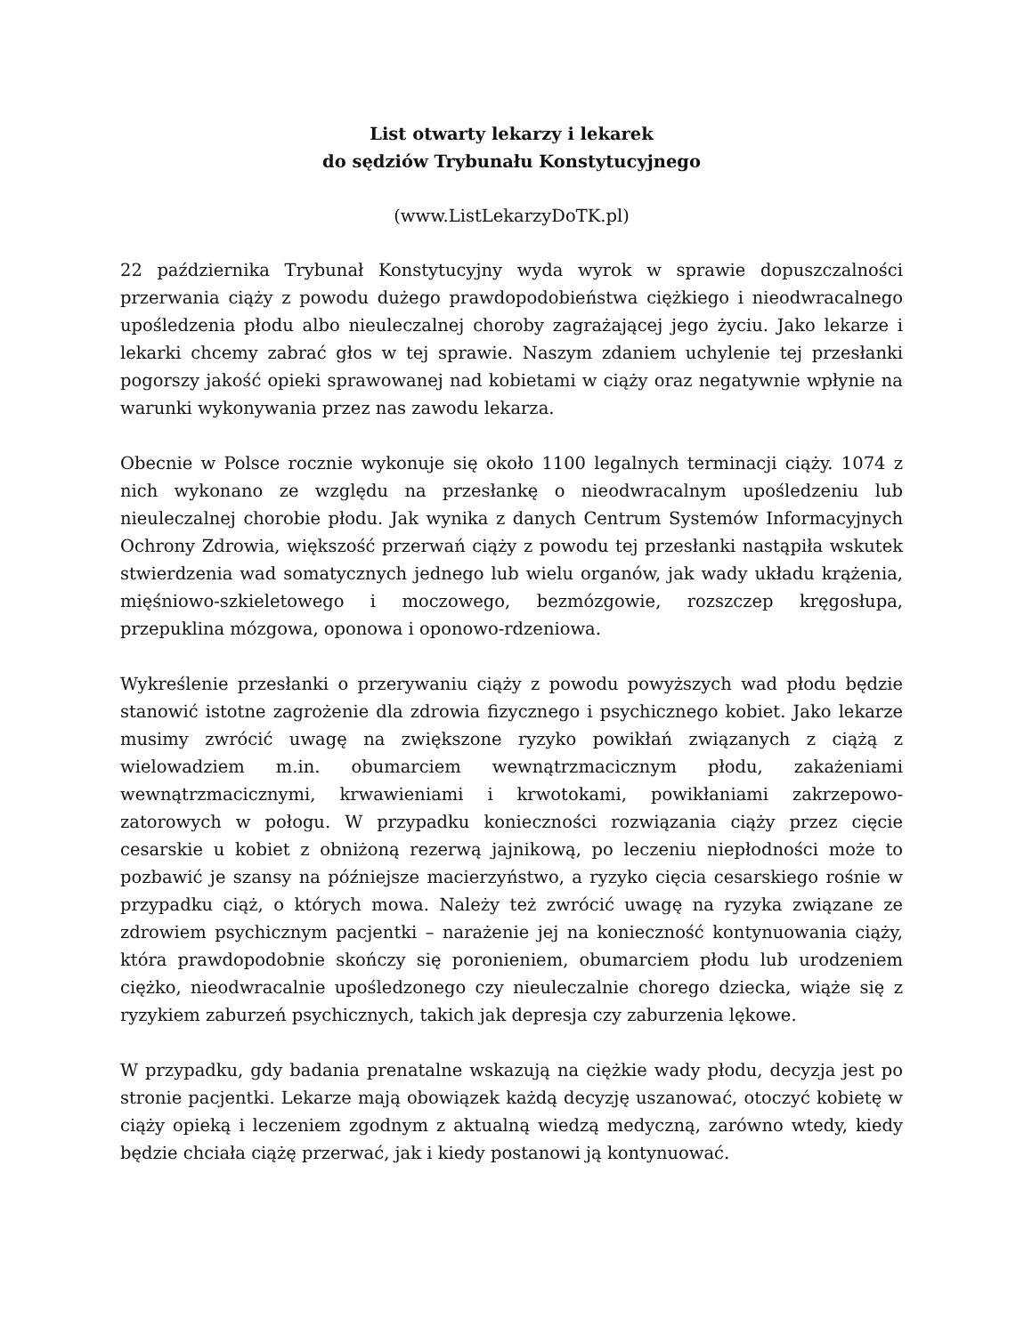List otwarty lekarzy i lekarek
do sędziów Trybunału Konstytucyjnego
(www.ListLekarzyDoTK.pl)
22 października Trybunał Konstytucyjny wyda wyrok w sprawie dopuszczalności przerwania ciąży z powodu dużego prawdopodobieństwa ciężkiego i nieodwracalnego upośledzenia płodu albo nieuleczalnej choroby zagrażającej jego życiu. Jako lekarze i lekarki chcemy zabrać głos w tej sprawie. Naszym zdaniem uchylenie tej przesłanki pogorszy jakość opieki sprawowanej nad kobietami w ciąży oraz negatywnie wpłynie na warunki wykonywania przez nas zawodu lekarza.
Obecnie w Polsce rocznie wykonuje się około 1100 legalnych terminacji ciąży. 1074 z nich wykonano ze względu na przesłankę o nieodwracalnym upośledzeniu lub nieuleczalnej chorobie płodu. Jak wynika z danych Centrum Systemów Informacyjnych Ochrony Zdrowia, większość przerwań ciąży z powodu tej przesłanki nastąpiła wskutek stwierdzenia wad somatycznych jednego lub wielu organów, jak wady układu krążenia, mięśniowo-szkieletowego i moczowego, bezmózgowie, rozszczep kręgosłupa, przepuklina mózgowa, oponowa i oponowo-rdzeniowa.
Wykreślenie przesłanki o przerywaniu ciąży z powodu powyższych wad płodu będzie stanowić istotne zagrożenie dla zdrowia fizycznego i psychicznego kobiet. Jako lekarze musimy zwrócić uwagę na zwiększone ryzyko powikłań związanych z ciążą z wielowadziem m.in. obumarciem wewnątrzmacicznym płodu, zakażeniami wewnątrzmacicznymi, krwawieniami i krwotokami, powikłaniami zakrzepowo-zatorowych w połogu. W przypadku konieczności rozwiązania ciąży przez cięcie cesarskie u kobiet z obniżoną rezerwą jajnikową, po leczeniu niepłodności może to pozbawić je szansy na późniejsze macierzyństwo, a ryzyko cięcia cesarskiego rośnie w przypadku ciąż, o których mowa. Należy też zwrócić uwagę na ryzyka związane ze zdrowiem psychicznym pacjentki – narażenie jej na konieczność kontynuowania ciąży, która prawdopodobnie skończy się poronieniem, obumarciem płodu lub urodzeniem ciężko, nieodwracalnie upośledzonego czy nieuleczalnie chorego dziecka, wiąże się z ryzykiem zaburzeń psychicznych, takich jak depresja czy zaburzenia lękowe.
W przypadku, gdy badania prenatalne wskazują na ciężkie wady płodu, decyzja jest po stronie pacjentki. Lekarze mają obowiązek każdą decyzję uszanować, otoczyć kobietę w ciąży opieką i leczeniem zgodnym z aktualną wiedzą medyczną, zarówno wtedy, kiedy będzie chciała ciążę przerwać, jak i kiedy postanowi ją kontynuować.